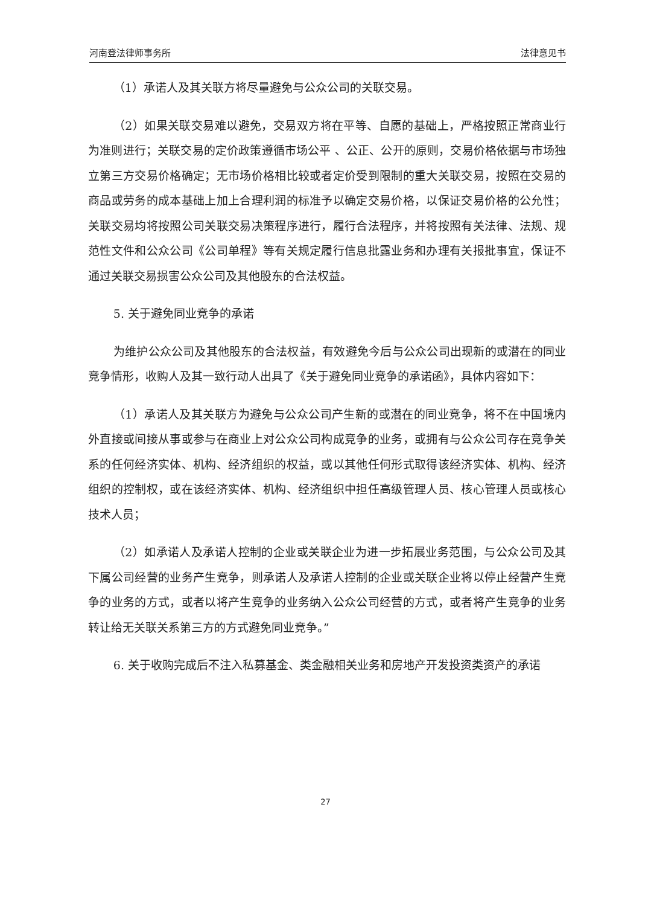河南登法律师事务所 法律意见书
（1）承诺人及其关联方将尽量避免与公众公司的关联交易。
（2）如果关联交易难以避免，交易双方将在平等、自愿的基础上，严格按照正常商业行为准则进行；关联交易的定价政策遵循市场公平 、公正、公开的原则，交易价格依据与市场独立第三方交易价格确定；无市场价格相比较或者定价受到限制的重大关联交易，按照在交易的商品或劳务的成本基础上加上合理利润的标准予以确定交易价格，以保证交易价格的公允性；关联交易均将按照公司关联交易决策程序进行，履行合法程序，并将按照有关法律、法规、规范性文件和公众公司《公司单程》等有关规定履行信息批露业务和办理有关报批事宜，保证不通过关联交易损害公众公司及其他股东的合法权益。
5. 关于避免同业竞争的承诺
为维护公众公司及其他股东的合法权益，有效避免今后与公众公司出现新的或潜在的同业竞争情形，收购人及其一致行动人出具了《关于避免同业竞争的承诺函》，具体内容如下：
（1）承诺人及其关联方为避免与公众公司产生新的或潜在的同业竞争，将不在中国境内外直接或间接从事或参与在商业上对公众公司构成竞争的业务，或拥有与公众公司存在竞争关系的任何经济实体、机构、经济组织的权益，或以其他任何形式取得该经济实体、机构、经济组织的控制权，或在该经济实体、机构、经济组织中担任高级管理人员、核心管理人员或核心技术人员；
（2）如承诺人及承诺人控制的企业或关联企业为进一步拓展业务范围，与公众公司及其下属公司经营的业务产生竞争，则承诺人及承诺人控制的企业或关联企业将以停止经营产生竞争的业务的方式，或者以将产生竞争的业务纳入公众公司经营的方式，或者将产生竞争的业务转让给无关联关系第三方的方式避免同业竞争。”
6. 关于收购完成后不注入私募基金、类金融相关业务和房地产开发投资类资产的承诺
27